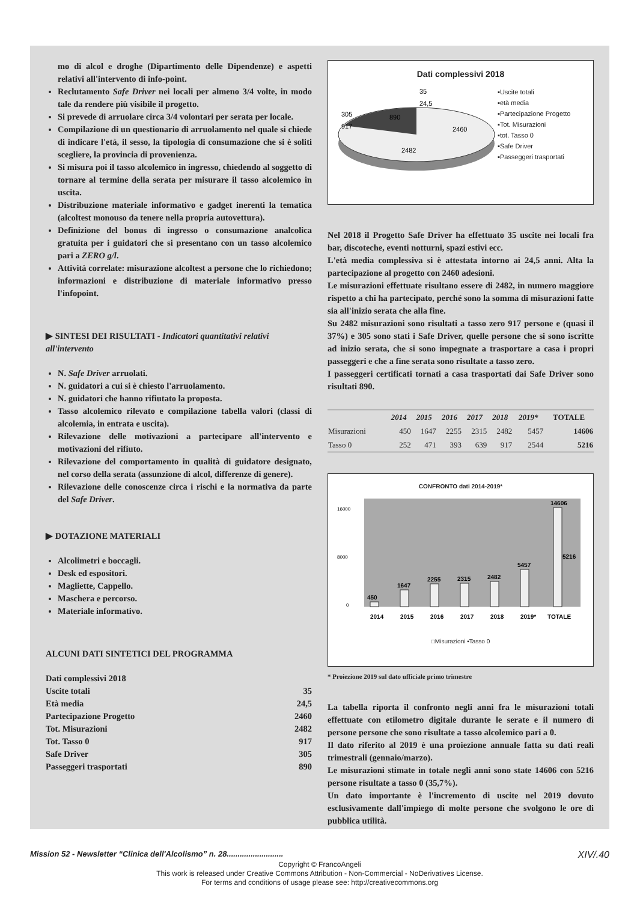mo di alcol e droghe (Dipartimento delle Dipendenze) e aspetti relativi all'intervento di info-point.
Reclutamento Safe Driver nei locali per almeno 3/4 volte, in modo tale da rendere più visibile il progetto.
Si prevede di arruolare circa 3/4 volontari per serata per locale.
Compilazione di un questionario di arruolamento nel quale si chiede di indicare l'età, il sesso, la tipologia di consumazione che si è soliti scegliere, la provincia di provenienza.
Si misura poi il tasso alcolemico in ingresso, chiedendo al soggetto di tornare al termine della serata per misurare il tasso alcolemico in uscita.
Distribuzione materiale informativo e gadget inerenti la tematica (alcoltest monouso da tenere nella propria autovettura).
Definizione del bonus di ingresso o consumazione analcolica gratuita per i guidatori che si presentano con un tasso alcolemico pari a ZERO g/l.
Attività correlate: misurazione alcoltest a persone che lo richiedono; informazioni e distribuzione di materiale informativo presso l'infopoint.
▶ SINTESI DEI RISULTATI - Indicatori quantitativi relativi all'intervento
N. Safe Driver arruolati.
N. guidatori a cui si è chiesto l'arruolamento.
N. guidatori che hanno rifiutato la proposta.
Tasso alcolemico rilevato e compilazione tabella valori (classi di alcolemia, in entrata e uscita).
Rilevazione delle motivazioni a partecipare all'intervento e motivazioni del rifiuto.
Rilevazione del comportamento in qualità di guidatore designato, nel corso della serata (assunzione di alcol, differenze di genere).
Rilevazione delle conoscenze circa i rischi e la normativa da parte del Safe Driver.
▶ DOTAZIONE MATERIALI
Alcolimetri e boccagli.
Desk ed espositori.
Magliette, Cappello.
Maschera e percorso.
Materiale informativo.
ALCUNI DATI SINTETICI DEL PROGRAMMA
| Dati complessivi 2018 | |
| Uscite totali | 35 |
| Età media | 24,5 |
| Partecipazione Progetto | 2460 |
| Tot. Misurazioni | 2482 |
| Tot. Tasso 0 | 917 |
| Safe Driver | 305 |
| Passeggeri trasportati | 890 |
Dati complessivi 2018
35
24,5
305
890
2460
917
2482
▪Uscite totali
▪età media
▪Partecipazione Progetto
▪Tot. Misurazioni
▪tot. Tasso 0
▪Safe Driver
▪Passeggeri trasportati
Nel 2018 il Progetto Safe Driver ha effettuato 35 uscite nei locali fra bar, discoteche, eventi notturni, spazi estivi ecc.
L'età media complessiva si è attestata intorno ai 24,5 anni. Alta la partecipazione al progetto con 2460 adesioni.
Le misurazioni effettuate risultano essere di 2482, in numero maggiore rispetto a chi ha partecipato, perché sono la somma di misurazioni fatte sia all'inizio serata che alla fine.
Su 2482 misurazioni sono risultati a tasso zero 917 persone e (quasi il 37%) e 305 sono stati i Safe Driver, quelle persone che si sono iscritte ad inizio serata, che si sono impegnate a trasportare a casa i propri passeggeri e che a fine serata sono risultate a tasso zero.
I passeggeri certificati tornati a casa trasportati dai Safe Driver sono risultati 890.
| | 2014 | 2015 | 2016 | 2017 | 2018 | 2019* | TOTALE |
| --- | --- | --- | --- | --- | --- | --- | --- |
| Misurazioni | 450 | 1647 | 2255 | 2315 | 2482 | 5457 | 14606 |
| Tasso 0 | 252 | 471 | 393 | 639 | 917 | 2544 | 5216 |
CONFRONTO dati 2014-2019*
16000
8000
0
450
1647
2255
2315
2482
5457
14606
5216
2014
2015
2016
2017
2018
2019*
TOTALE
□Misurazioni ▪Tasso 0
* Proiezione 2019 sul dato ufficiale primo trimestre
La tabella riporta il confronto negli anni fra le misurazioni totali effettuate con etilometro digitale durante le serate e il numero di persone persone che sono risultate a tasso alcolemico pari a 0.
Il dato riferito al 2019 è una proiezione annuale fatta su dati reali trimestrali (gennaio/marzo).
Le misurazioni stimate in totale negli anni sono state 14606 con 5216 persone risultate a tasso 0 (35,7%).
Un dato importante è l'incremento di uscite nel 2019 dovuto esclusivamente dall'impiego di molte persone che svolgono le ore di pubblica utilità.
Mission 52 - Newsletter “Clinica dell'Alcolismo” n. 28.......................... XIV/.40
Copyright © FrancoAngeli
This work is released under Creative Commons Attribution - Non-Commercial - NoDerivatives License.
For terms and conditions of usage please see: http://creativecommons.org